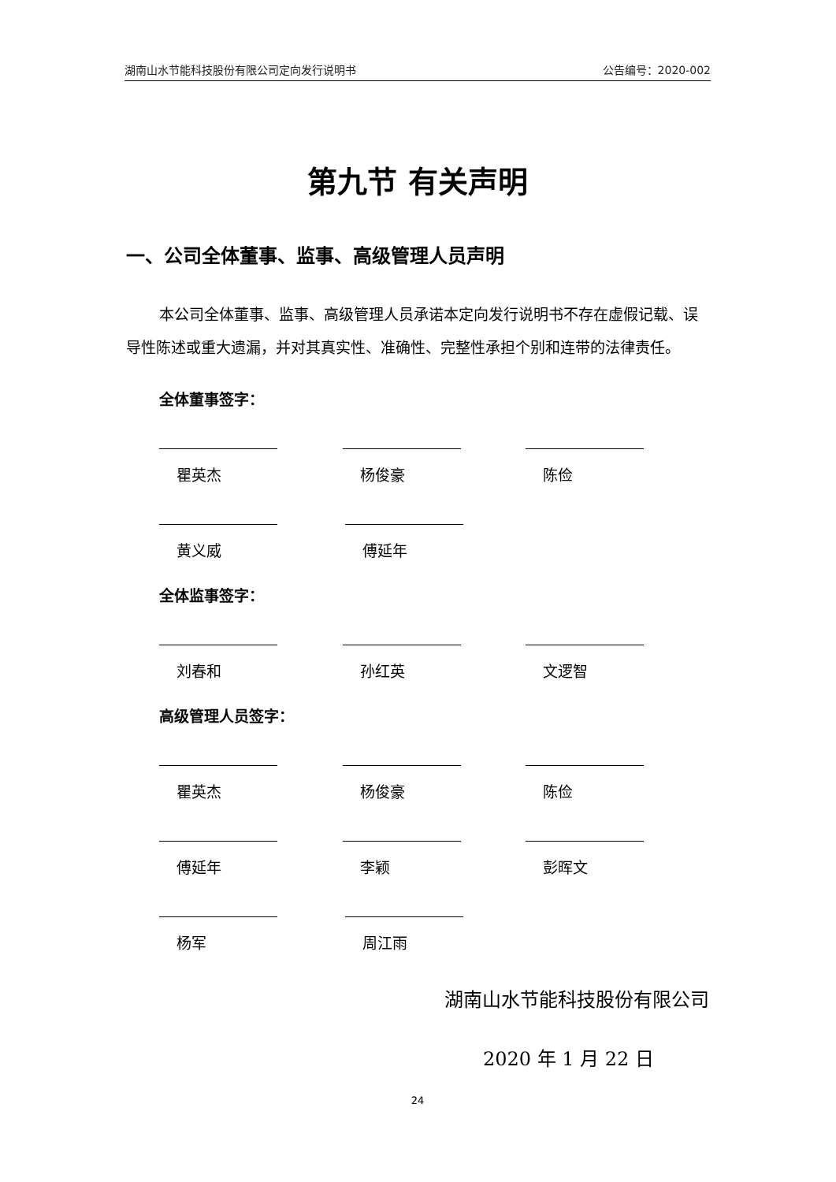湖南山水节能科技股份有限公司定向发行说明书 公告编号：2020-002
第九节 有关声明
一、公司全体董事、监事、高级管理人员声明
本公司全体董事、监事、高级管理人员承诺本定向发行说明书不存在虚假记载、误导性陈述或重大遗漏，并对其真实性、准确性、完整性承担个别和连带的法律责任。
全体董事签字：
瞿英杰 杨俊豪 陈俭
黄义威 傅延年
全体监事签字：
刘春和 孙红英 文逻智
高级管理人员签字：
瞿英杰 杨俊豪 陈俭
傅延年 李颖 彭晖文
杨军 周江雨
湖南山水节能科技股份有限公司
2020 年 1 月 22 日
24